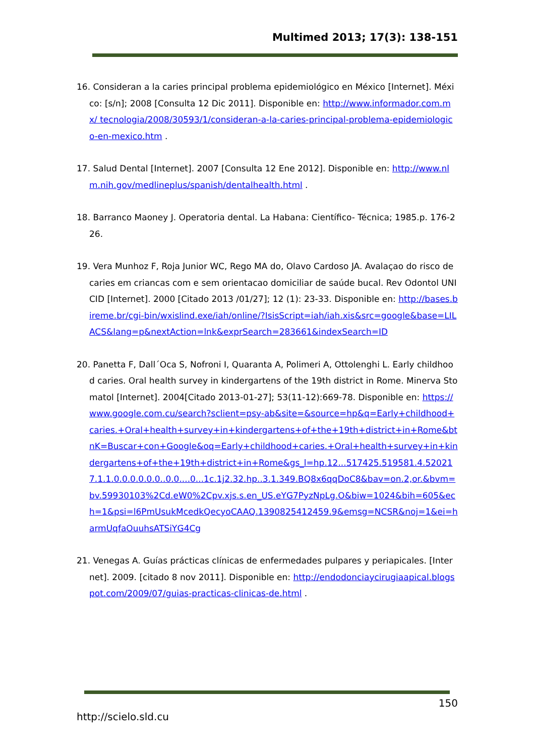Multimed 2013; 17(3): 138-151
16. Consideran a la caries principal problema epidemiológico en México [Internet]. México: [s/n]; 2008 [Consulta 12 Dic 2011]. Disponible en: http://www.informador.com.mx/ tecnologia/2008/30593/1/consideran-a-la-caries-principal-problema-epidemiologico-en-mexico.htm .
17. Salud Dental [Internet]. 2007 [Consulta 12 Ene 2012]. Disponible en: http://www.nlm.nih.gov/medlineplus/spanish/dentalhealth.html .
18. Barranco Maoney J. Operatoria dental. La Habana: Científico- Técnica; 1985.p. 176-226.
19. Vera Munhoz F, Roja Junior WC, Rego MA do, Olavo Cardoso JA. Avalaçao do risco de caries em criancas com e sem orientacao domiciliar de saúde bucal. Rev Odontol UNICID [Internet]. 2000 [Citado 2013 /01/27]; 12 (1): 23-33. Disponible en: http://bases.bireme.br/cgi-bin/wxislind.exe/iah/online/?IsisScript=iah/iah.xis&src=google&base=LILACS&lang=p&nextAction=lnk&exprSearch=283661&indexSearch=ID
20. Panetta F, Dall´Oca S, Nofroni I, Quaranta A, Polimeri A, Ottolenghi L. Early childhood caries. Oral health survey in kindergartens of the 19th district in Rome. Minerva Stomatol [Internet]. 2004[Citado 2013-01-27]; 53(11-12):669-78. Disponible en: https://www.google.com.cu/search?sclient=psy-ab&site=&source=hp&q=Early+childhood+caries.+Oral+health+survey+in+kindergartens+of+the+19th+district+in+Rome&btnK=Buscar+con+Google&oq=Early+childhood+caries.+Oral+health+survey+in+kindergartens+of+the+19th+district+in+Rome&gs_l=hp.12...517425.519581.4.520217.1.1.0.0.0.0.0.0..0.0....0...1c.1j2.32.hp..3.1.349.BQ8x6qqDoC8&bav=on.2,or.&bvm=bv.59930103%2Cd.eW0%2Cpv.xjs.s.en_US.eYG7PyzNpLg.O&biw=1024&bih=605&ech=1&psi=l6PmUsukMcedkQecyoCAAQ.1390825412459.9&emsg=NCSR&noj=1&ei=harmUqfaOuuhsATSiYG4Cg
21. Venegas A. Guías prácticas clínicas de enfermedades pulpares y periapicales. [Internet]. 2009. [citado 8 nov 2011]. Disponible en: http://endodonciaycirugiaapical.blogspot.com/2009/07/guias-practicas-clinicas-de.html .
150
http://scielo.sld.cu